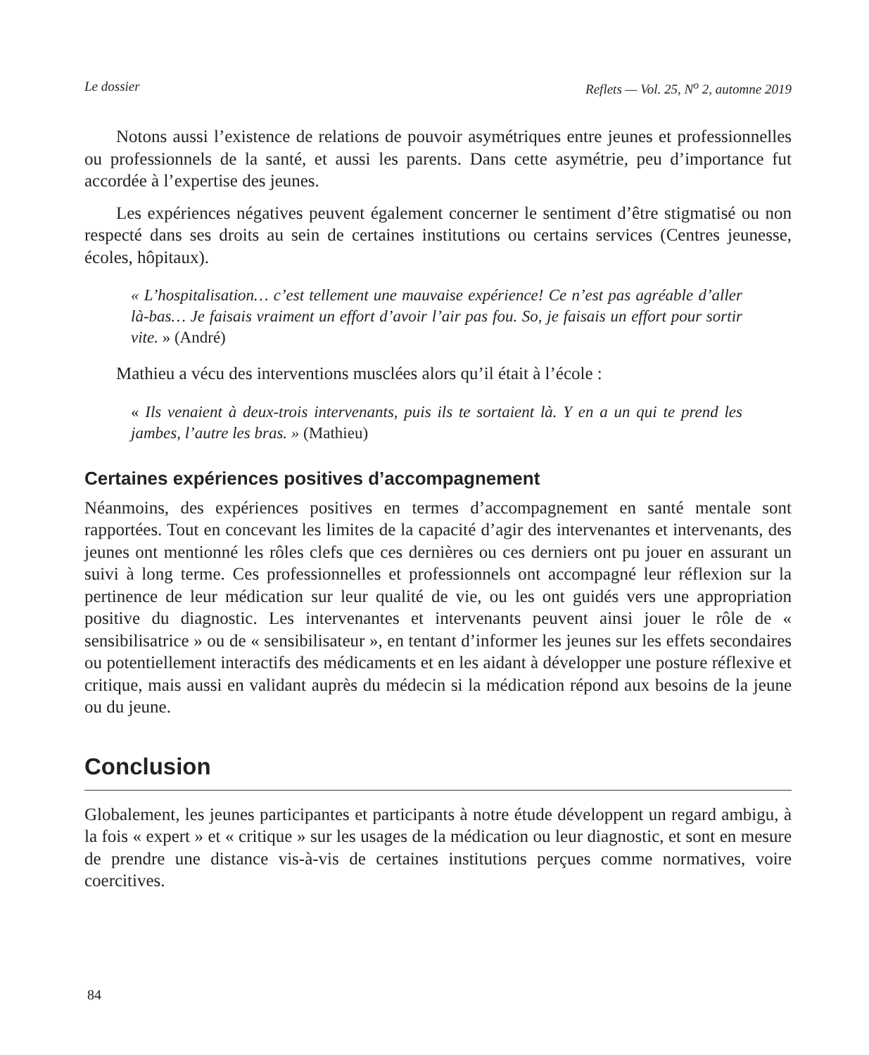Le dossier Reflets — Vol. 25, N<sup>o</sup> 2, automne 2019
Notons aussi l’existence de relations de pouvoir asymétriques entre jeunes et professionnelles ou professionnels de la santé, et aussi les parents. Dans cette asymétrie, peu d’importance fut accordée à l’expertise des jeunes.
Les expériences négatives peuvent également concerner le sentiment d’être stigmatisé ou non respecté dans ses droits au sein de certaines institutions ou certains services (Centres jeunesse, écoles, hôpitaux).
« L’hospitalisation… c’est tellement une mauvaise expérience! Ce n’est pas agréable d’aller là-bas… Je faisais vraiment un effort d’avoir l’air pas fou. So, je faisais un effort pour sortir vite. » (André)
Mathieu a vécu des interventions musclées alors qu’il était à l’école :
« Ils venaient à deux-trois intervenants, puis ils te sortaient là. Y en a un qui te prend les jambes, l’autre les bras. » (Mathieu)
Certaines expériences positives d’accompagnement
Néanmoins, des expériences positives en termes d’accompagnement en santé mentale sont rapportées. Tout en concevant les limites de la capacité d’agir des intervenantes et intervenants, des jeunes ont mentionné les rôles clefs que ces dernières ou ces derniers ont pu jouer en assurant un suivi à long terme. Ces professionnelles et professionnels ont accompagné leur réflexion sur la pertinence de leur médication sur leur qualité de vie, ou les ont guidés vers une appropriation positive du diagnostic. Les intervenantes et intervenants peuvent ainsi jouer le rôle de « sensibilisatrice » ou de « sensibilisateur », en tentant d’informer les jeunes sur les effets secondaires ou potentiellement interactifs des médicaments et en les aidant à développer une posture réflexive et critique, mais aussi en validant auprès du médecin si la médication répond aux besoins de la jeune ou du jeune.
Conclusion
Globalement, les jeunes participantes et participants à notre étude développent un regard ambigu, à la fois « expert » et « critique » sur les usages de la médication ou leur diagnostic, et sont en mesure de prendre une distance vis-à-vis de certaines institutions perçues comme normatives, voire coercitives.
84